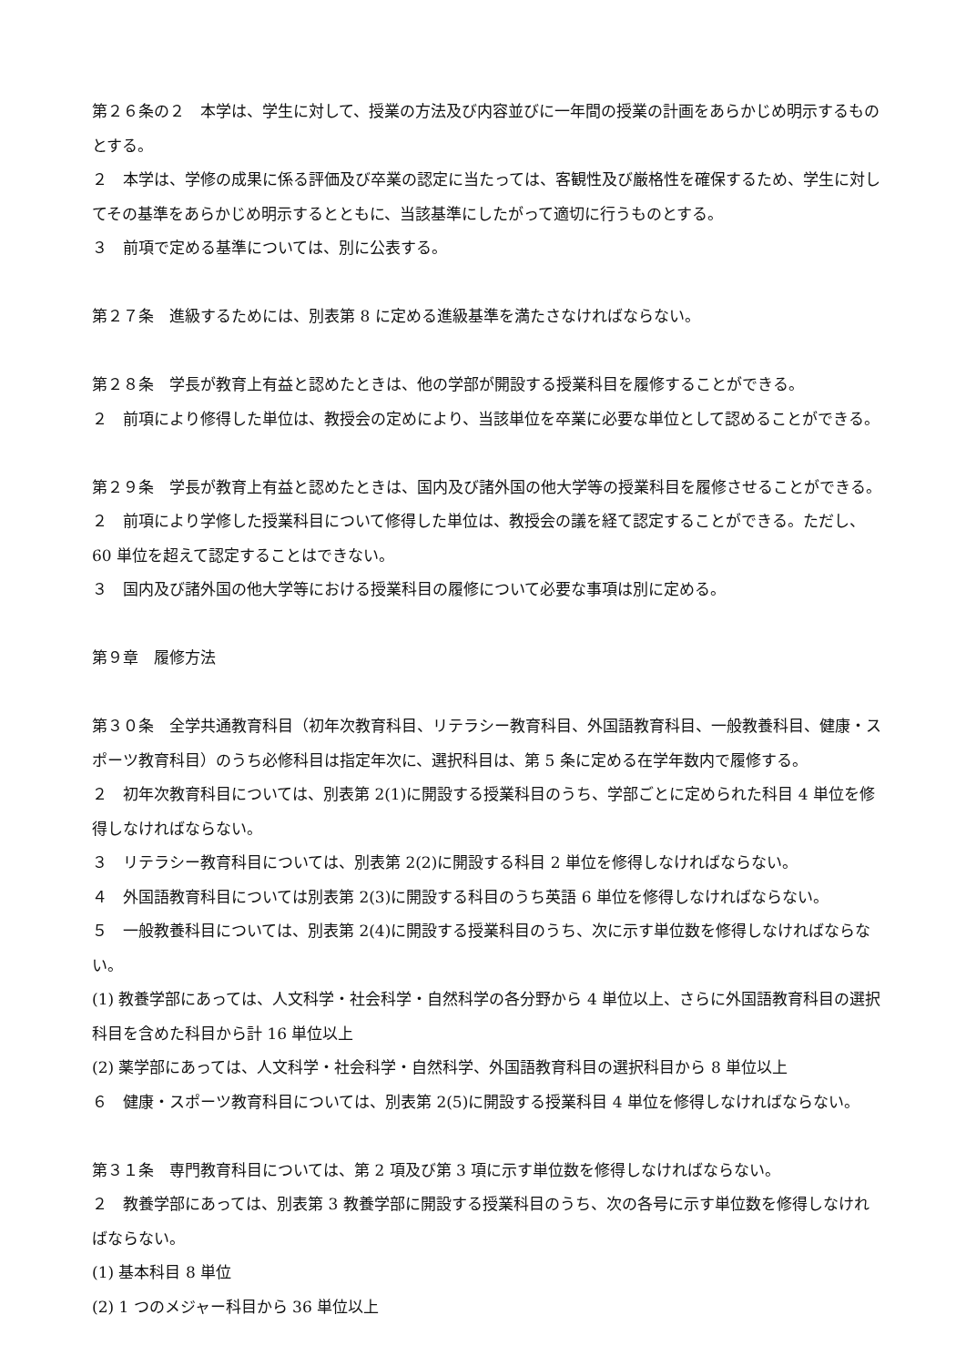第２６条の２　本学は、学生に対して、授業の方法及び内容並びに一年間の授業の計画をあらかじめ明示するものとする。
２　本学は、学修の成果に係る評価及び卒業の認定に当たっては、客観性及び厳格性を確保するため、学生に対してその基準をあらかじめ明示するとともに、当該基準にしたがって適切に行うものとする。
３　前項で定める基準については、別に公表する。
第２７条　進級するためには、別表第 8 に定める進級基準を満たさなければならない。
第２８条　学長が教育上有益と認めたときは、他の学部が開設する授業科目を履修することができる。
２　前項により修得した単位は、教授会の定めにより、当該単位を卒業に必要な単位として認めることができる。
第２９条　学長が教育上有益と認めたときは、国内及び諸外国の他大学等の授業科目を履修させることができる。
２　前項により学修した授業科目について修得した単位は、教授会の議を経て認定することができる。ただし、60 単位を超えて認定することはできない。
３　国内及び諸外国の他大学等における授業科目の履修について必要な事項は別に定める。
第９章　履修方法
第３０条　全学共通教育科目（初年次教育科目、リテラシー教育科目、外国語教育科目、一般教養科目、健康・スポーツ教育科目）のうち必修科目は指定年次に、選択科目は、第 5 条に定める在学年数内で履修する。
２　初年次教育科目については、別表第 2(1)に開設する授業科目のうち、学部ごとに定められた科目 4 単位を修得しなければならない。
３　リテラシー教育科目については、別表第 2(2)に開設する科目 2 単位を修得しなければならない。
４　外国語教育科目については別表第 2(3)に開設する科目のうち英語 6 単位を修得しなければならない。
５　一般教養科目については、別表第 2(4)に開設する授業科目のうち、次に示す単位数を修得しなければならない。
(1) 教養学部にあっては、人文科学・社会科学・自然科学の各分野から 4 単位以上、さらに外国語教育科目の選択科目を含めた科目から計 16 単位以上
(2) 薬学部にあっては、人文科学・社会科学・自然科学、外国語教育科目の選択科目から 8 単位以上
６　健康・スポーツ教育科目については、別表第 2(5)に開設する授業科目 4 単位を修得しなければならない。
第３１条　専門教育科目については、第 2 項及び第 3 項に示す単位数を修得しなければならない。
２　教養学部にあっては、別表第 3 教養学部に開設する授業科目のうち、次の各号に示す単位数を修得しなければならない。
(1) 基本科目 8 単位
(2) 1 つのメジャー科目から 36 単位以上